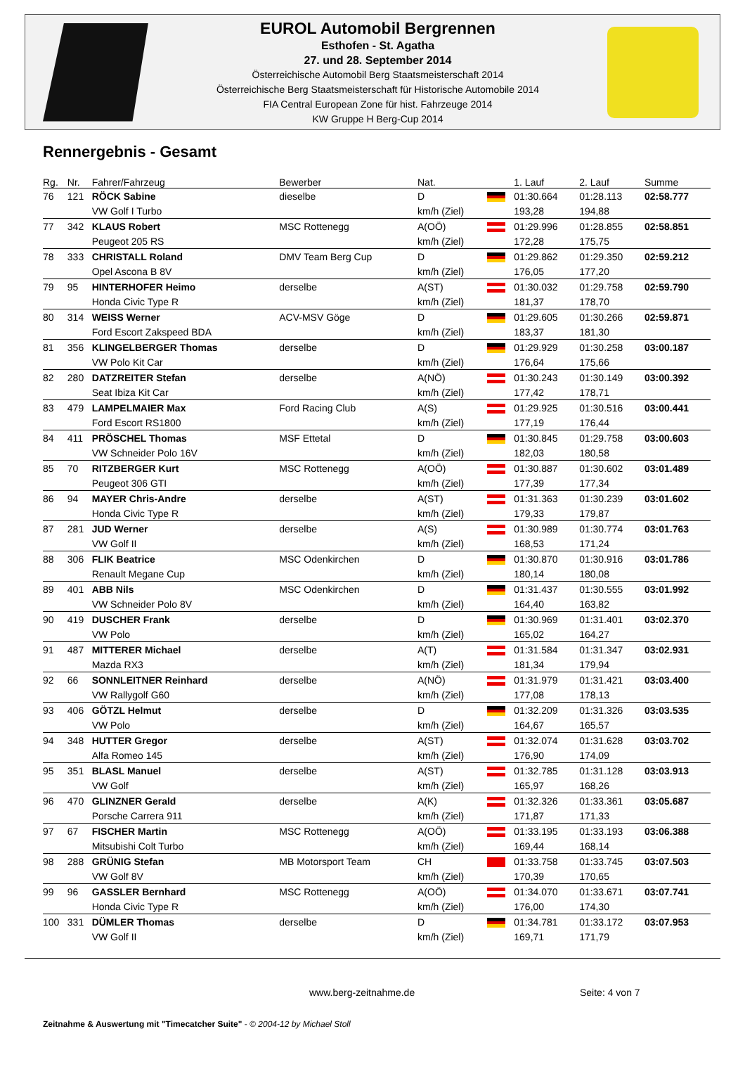EUROL Automobil Bergrennen
Esthofen - St. Agatha
27. und 28. September 2014
Österreichische Automobil Berg Staatsmeisterschaft 2014
Österreichische Berg Staatsmeisterschaft für Historische Automobile 2014
FIA Central European Zone für hist. Fahrzeuge 2014
KW Gruppe H Berg-Cup 2014
Rennergebnis - Gesamt
| Rg. | Nr. | Fahrer/Fahrzeug | Bewerber | Nat. | | 1. Lauf | 2. Lauf | Summe |
| --- | --- | --- | --- | --- | --- | --- | --- | --- |
| 76 | 121 | RÖCK Sabine | dieselbe | D | | 01:30.664 | 01:28.113 | 02:58.777 |
| | | VW Golf I Turbo | | km/h (Ziel) | | 193,28 | 194,88 | |
| 77 | 342 | KLAUS Robert | MSC Rottenegg | A(OÖ) | | 01:29.996 | 01:28.855 | 02:58.851 |
| | | Peugeot 205 RS | | km/h (Ziel) | | 172,28 | 175,75 | |
| 78 | 333 | CHRISTALL Roland | DMV Team Berg Cup | D | | 01:29.862 | 01:29.350 | 02:59.212 |
| | | Opel Ascona B 8V | | km/h (Ziel) | | 176,05 | 177,20 | |
| 79 | 95 | HINTERHOFER Heimo | derselbe | A(ST) | | 01:30.032 | 01:29.758 | 02:59.790 |
| | | Honda Civic Type R | | km/h (Ziel) | | 181,37 | 178,70 | |
| 80 | 314 | WEISS Werner | ACV-MSV Göge | D | | 01:29.605 | 01:30.266 | 02:59.871 |
| | | Ford Escort Zakspeed BDA | | km/h (Ziel) | | 183,37 | 181,30 | |
| 81 | 356 | KLINGELBERGER Thomas | derselbe | D | | 01:29.929 | 01:30.258 | 03:00.187 |
| | | VW Polo Kit Car | | km/h (Ziel) | | 176,64 | 175,66 | |
| 82 | 280 | DATZREITER Stefan | derselbe | A(NÖ) | | 01:30.243 | 01:30.149 | 03:00.392 |
| | | Seat Ibiza Kit Car | | km/h (Ziel) | | 177,42 | 178,71 | |
| 83 | 479 | LAMPELMAIER Max | Ford Racing Club | A(S) | | 01:29.925 | 01:30.516 | 03:00.441 |
| | | Ford Escort RS1800 | | km/h (Ziel) | | 177,19 | 176,44 | |
| 84 | 411 | PRÖSCHEL Thomas | MSF Ettetal | D | | 01:30.845 | 01:29.758 | 03:00.603 |
| | | VW Schneider Polo 16V | | km/h (Ziel) | | 182,03 | 180,58 | |
| 85 | 70 | RITZBERGER Kurt | MSC Rottenegg | A(OÖ) | | 01:30.887 | 01:30.602 | 03:01.489 |
| | | Peugeot 306 GTI | | km/h (Ziel) | | 177,39 | 177,34 | |
| 86 | 94 | MAYER Chris-Andre | derselbe | A(ST) | | 01:31.363 | 01:30.239 | 03:01.602 |
| | | Honda Civic Type R | | km/h (Ziel) | | 179,33 | 179,87 | |
| 87 | 281 | JUD Werner | derselbe | A(S) | | 01:30.989 | 01:30.774 | 03:01.763 |
| | | VW Golf II | | km/h (Ziel) | | 168,53 | 171,24 | |
| 88 | 306 | FLIK Beatrice | MSC Odenkirchen | D | | 01:30.870 | 01:30.916 | 03:01.786 |
| | | Renault Megane Cup | | km/h (Ziel) | | 180,14 | 180,08 | |
| 89 | 401 | ABB Nils | MSC Odenkirchen | D | | 01:31.437 | 01:30.555 | 03:01.992 |
| | | VW Schneider Polo 8V | | km/h (Ziel) | | 164,40 | 163,82 | |
| 90 | 419 | DUSCHER Frank | derselbe | D | | 01:30.969 | 01:31.401 | 03:02.370 |
| | | VW Polo | | km/h (Ziel) | | 165,02 | 164,27 | |
| 91 | 487 | MITTERER Michael | derselbe | A(T) | | 01:31.584 | 01:31.347 | 03:02.931 |
| | | Mazda RX3 | | km/h (Ziel) | | 181,34 | 179,94 | |
| 92 | 66 | SONNLEITNER Reinhard | derselbe | A(NÖ) | | 01:31.979 | 01:31.421 | 03:03.400 |
| | | VW Rallygolf G60 | | km/h (Ziel) | | 177,08 | 178,13 | |
| 93 | 406 | GÖTZL Helmut | derselbe | D | | 01:32.209 | 01:31.326 | 03:03.535 |
| | | VW Polo | | km/h (Ziel) | | 164,67 | 165,57 | |
| 94 | 348 | HUTTER Gregor | derselbe | A(ST) | | 01:32.074 | 01:31.628 | 03:03.702 |
| | | Alfa Romeo 145 | | km/h (Ziel) | | 176,90 | 174,09 | |
| 95 | 351 | BLASL Manuel | derselbe | A(ST) | | 01:32.785 | 01:31.128 | 03:03.913 |
| | | VW Golf | | km/h (Ziel) | | 165,97 | 168,26 | |
| 96 | 470 | GLINZNER Gerald | derselbe | A(K) | | 01:32.326 | 01:33.361 | 03:05.687 |
| | | Porsche Carrera 911 | | km/h (Ziel) | | 171,87 | 171,33 | |
| 97 | 67 | FISCHER Martin | MSC Rottenegg | A(OÖ) | | 01:33.195 | 01:33.193 | 03:06.388 |
| | | Mitsubishi Colt Turbo | | km/h (Ziel) | | 169,44 | 168,14 | |
| 98 | 288 | GRÜNIG Stefan | MB Motorsport Team | CH | | 01:33.758 | 01:33.745 | 03:07.503 |
| | | VW Golf 8V | | km/h (Ziel) | | 170,39 | 170,65 | |
| 99 | 96 | GASSLER Bernhard | MSC Rottenegg | A(OÖ) | | 01:34.070 | 01:33.671 | 03:07.741 |
| | | Honda Civic Type R | | km/h (Ziel) | | 176,00 | 174,30 | |
| 100 | 331 | DÜMLER Thomas | derselbe | D | | 01:34.781 | 01:33.172 | 03:07.953 |
| | | VW Golf II | | km/h (Ziel) | | 169,71 | 171,79 | |
www.berg-zeitnahme.de Seite: 4 von 7
Zeitnahme & Auswertung mit "Timecatcher Suite" - © 2004-12 by Michael Stoll